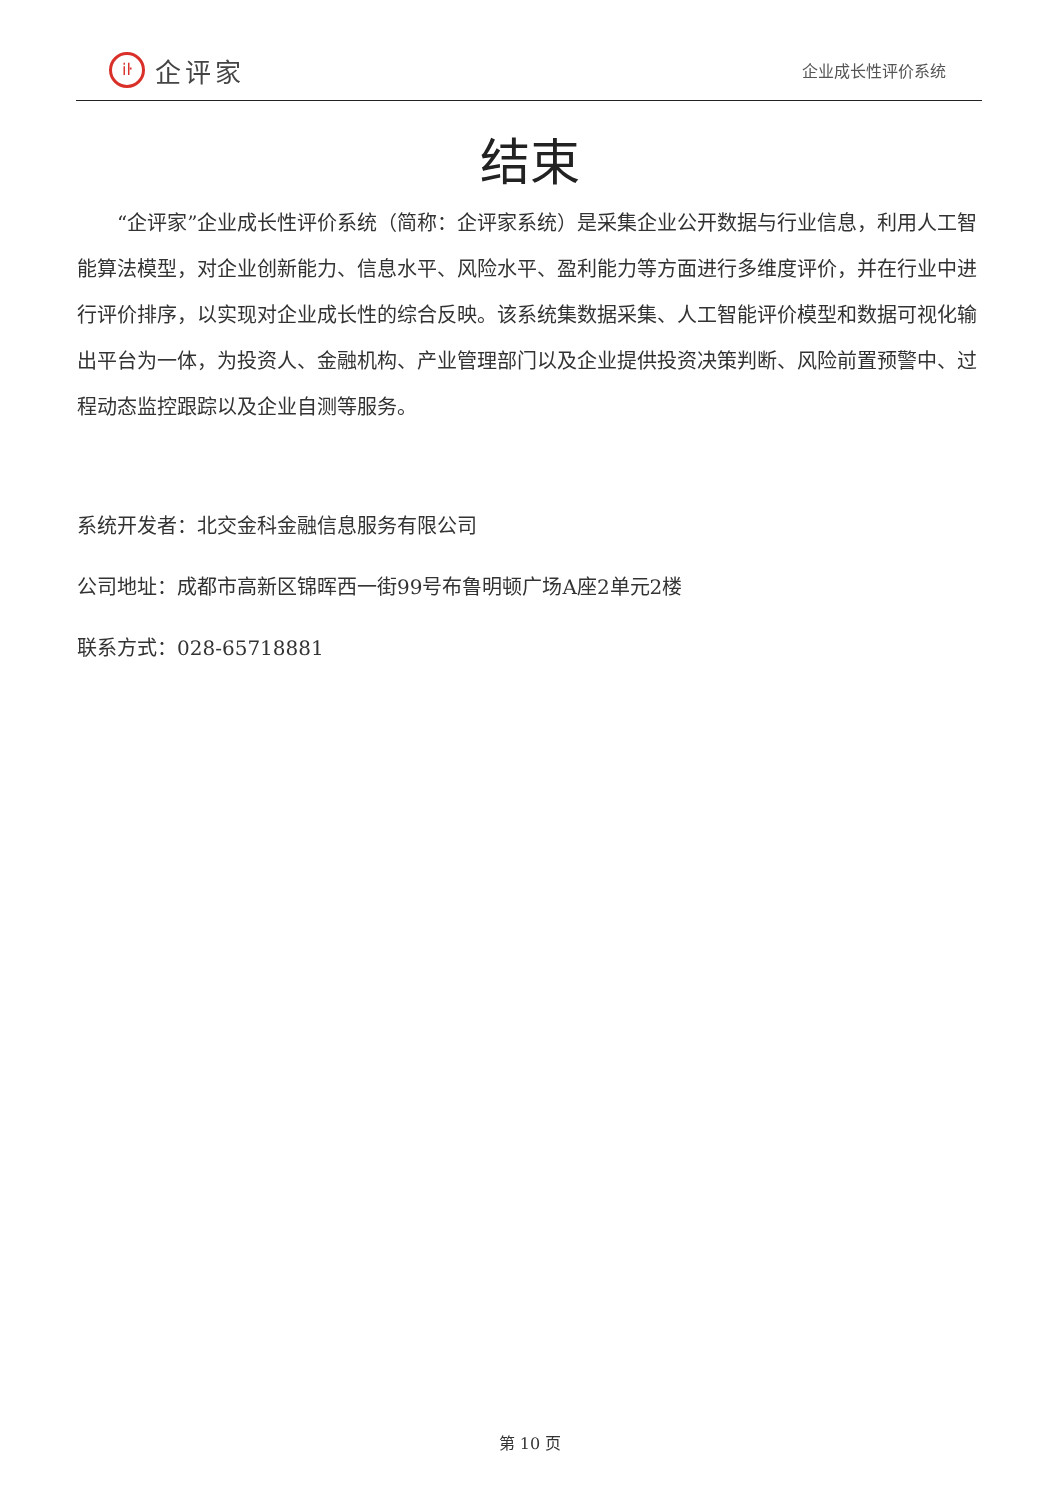iŀ
企评家
企业成长性评价系统
结束
“企评家”企业成长性评价系统（简称：企评家系统）是采集企业公开数据与行业信息，利用人工智能算法模型，对企业创新能力、信息水平、风险水平、盈利能力等方面进行多维度评价，并在行业中进行评价排序，以实现对企业成长性的综合反映。该系统集数据采集、人工智能评价模型和数据可视化输出平台为一体，为投资人、金融机构、产业管理部门以及企业提供投资决策判断、风险前置预警中、过程动态监控跟踪以及企业自测等服务。
系统开发者：北交金科金融信息服务有限公司
公司地址：成都市高新区锦晖西一街99号布鲁明顿广场A座2单元2楼
联系方式：028-65718881
第 10 页